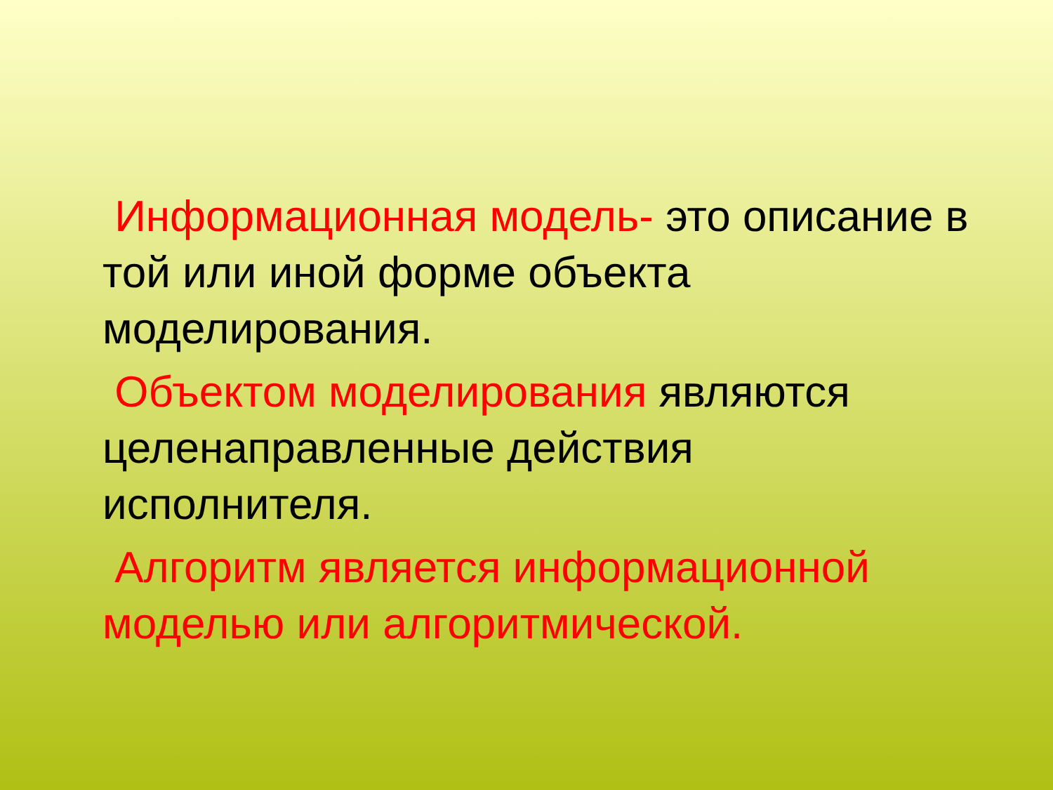Информационная модель- это описание в той или иной форме объекта моделирования.
Объектом моделирования являются целенаправленные действия исполнителя.
Алгоритм является информационной моделью или алгоритмической.